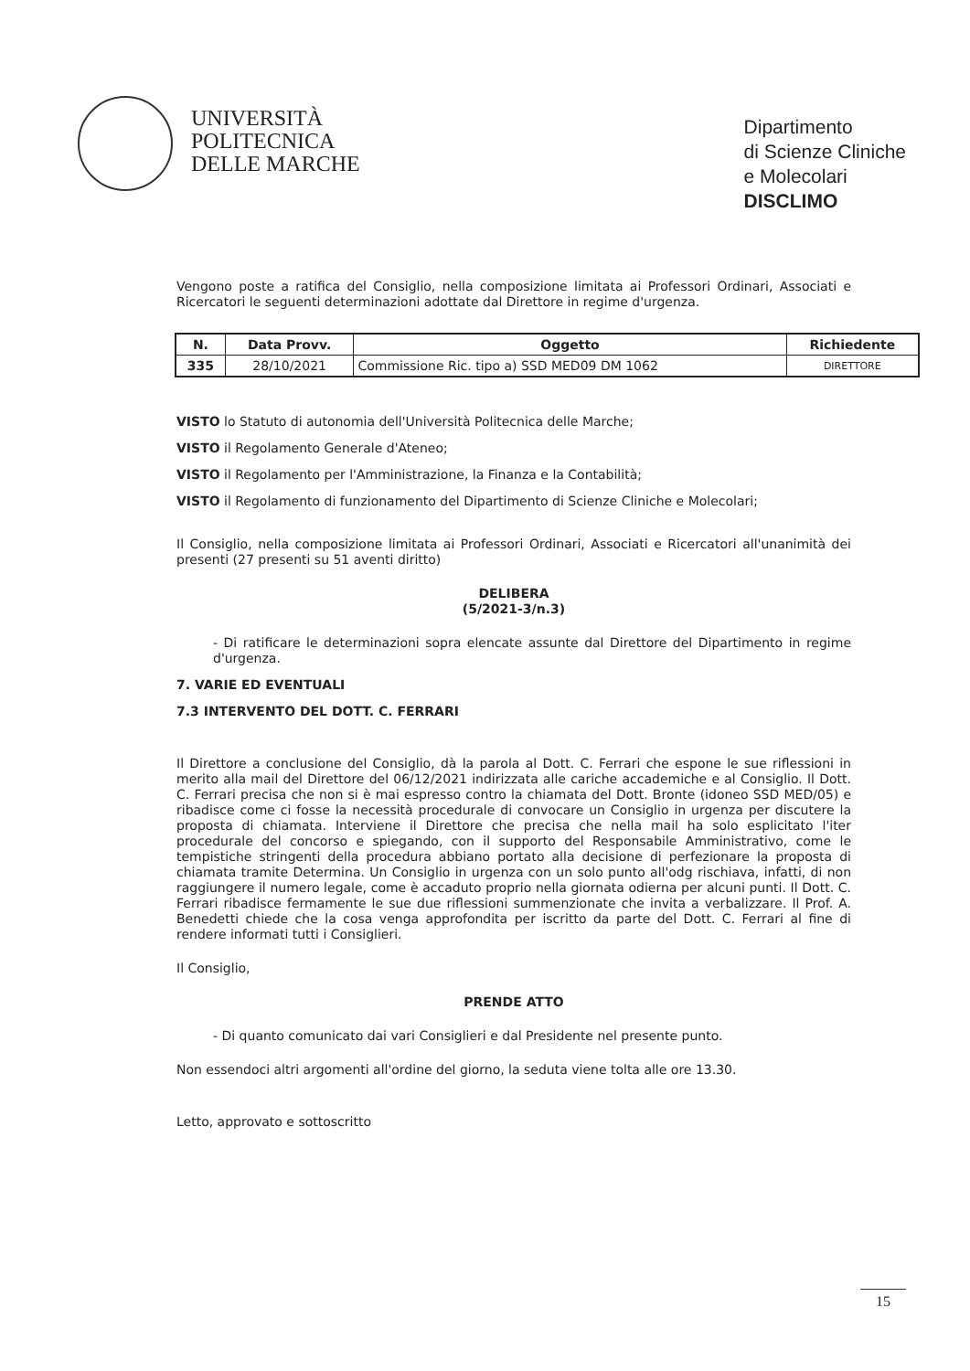UNIVERSITÀ
POLITECNICA
DELLE MARCHE
Dipartimento
di Scienze Cliniche
e Molecolari
DISCLIMO
Vengono poste a ratifica del Consiglio, nella composizione limitata ai Professori Ordinari, Associati e Ricercatori le seguenti determinazioni adottate dal Direttore in regime d'urgenza.
| N. | Data Provv. | Oggetto | Richiedente |
| --- | --- | --- | --- |
| 335 | 28/10/2021 | Commissione Ric. tipo a) SSD MED09 DM 1062 | DIRETTORE |
VISTO lo Statuto di autonomia dell'Università Politecnica delle Marche;
VISTO il Regolamento Generale d'Ateneo;
VISTO il Regolamento per l'Amministrazione, la Finanza e la Contabilità;
VISTO il Regolamento di funzionamento del Dipartimento di Scienze Cliniche e Molecolari;
Il Consiglio, nella composizione limitata ai Professori Ordinari, Associati e Ricercatori all'unanimità dei presenti (27 presenti su 51 aventi diritto)
DELIBERA
(5/2021-3/n.3)
- Di ratificare le determinazioni sopra elencate assunte dal Direttore del Dipartimento in regime d'urgenza.
7. VARIE ED EVENTUALI
7.3 INTERVENTO DEL DOTT. C. FERRARI
Il Direttore a conclusione del Consiglio, dà la parola al Dott. C. Ferrari che espone le sue riflessioni in merito alla mail del Direttore del 06/12/2021 indirizzata alle cariche accademiche e al Consiglio. Il Dott. C. Ferrari precisa che non si è mai espresso contro la chiamata del Dott. Bronte (idoneo SSD MED/05) e ribadisce come ci fosse la necessità procedurale di convocare un Consiglio in urgenza per discutere la proposta di chiamata. Interviene il Direttore che precisa che nella mail ha solo esplicitato l'iter procedurale del concorso e spiegando, con il supporto del Responsabile Amministrativo, come le tempistiche stringenti della procedura abbiano portato alla decisione di perfezionare la proposta di chiamata tramite Determina. Un Consiglio in urgenza con un solo punto all'odg rischiava, infatti, di non raggiungere il numero legale, come è accaduto proprio nella giornata odierna per alcuni punti. Il Dott. C. Ferrari ribadisce fermamente le sue due riflessioni summenzionate che invita a verbalizzare. Il Prof. A. Benedetti chiede che la cosa venga approfondita per iscritto da parte del Dott. C. Ferrari al fine di rendere informati tutti i Consiglieri.
Il Consiglio,
PRENDE ATTO
- Di quanto comunicato dai vari Consiglieri e dal Presidente nel presente punto.
Non essendoci altri argomenti all'ordine del giorno, la seduta viene tolta alle ore 13.30.
Letto, approvato e sottoscritto
15